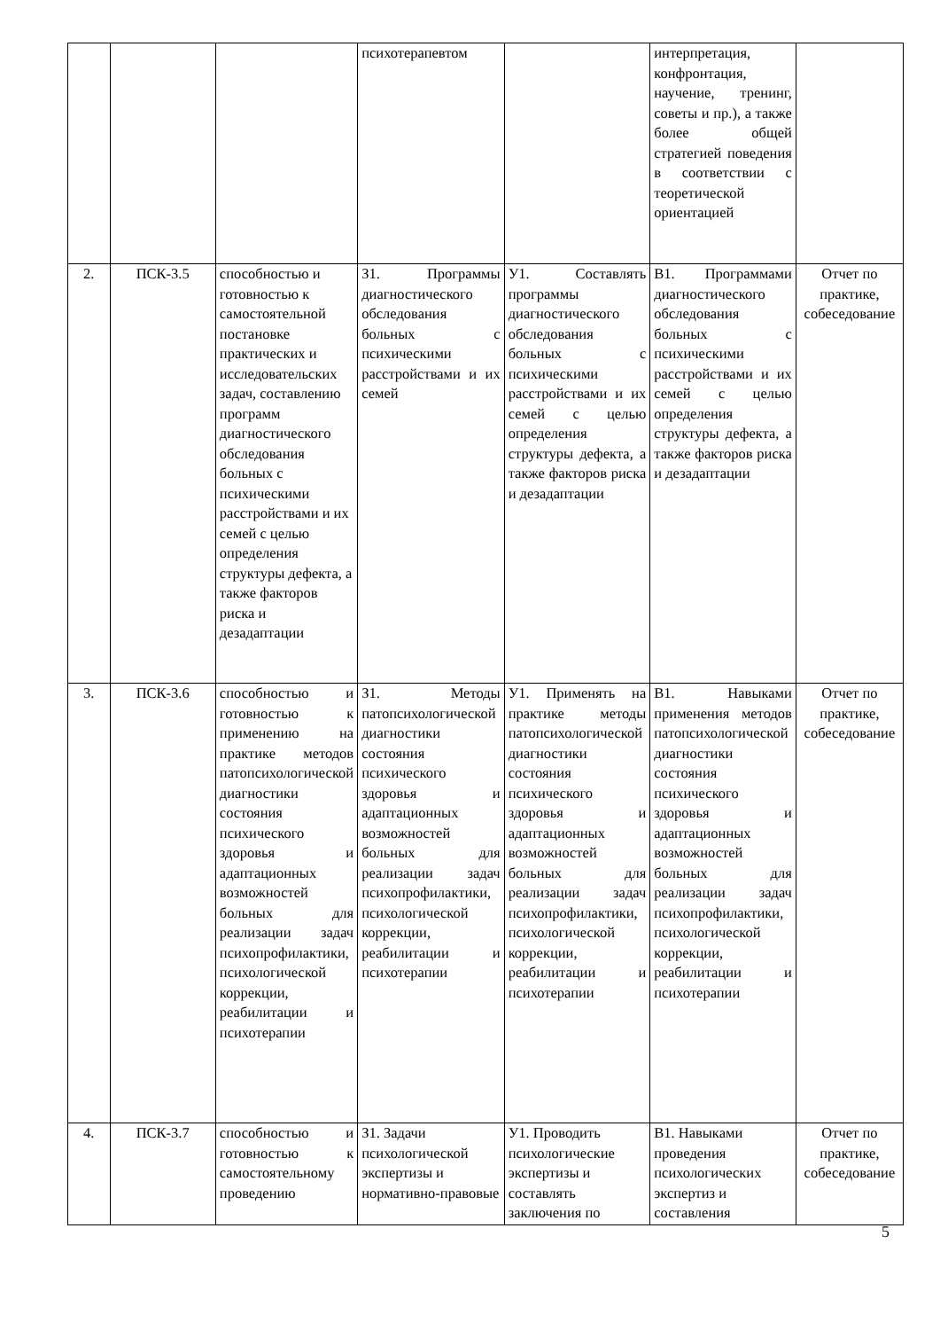| | | | психотерапевтом | | интерпретация, конфронтация, научение, тренинг, советы и пр.), а также более общей стратегией поведения в соответствии с теоретической ориентацией | |
| 2. | ПСК-3.5 | способностью и готовностью к самостоятельной постановке практических и исследовательских задач, составлению программ диагностического обследования больных с психическими расстройствами и их семей с целью определения структуры дефекта, а также факторов риска и дезадаптации | З1. Программы диагностического обследования больных с психическими расстройствами и их семей | У1. Составлять программы диагностического обследования больных с психическими расстройствами и их семей с целью определения структуры дефекта, а также факторов риска и дезадаптации | В1. Программами диагностического обследования больных с психическими расстройствами и их семей с целью определения структуры дефекта, а также факторов риска и дезадаптации | Отчет по практике, собеседование |
| 3. | ПСК-3.6 | способностью и готовностью к применению на практике методов патопсихологической диагностики состояния психического здоровья и адаптационных возможностей больных для реализации задач психопрофилактики, психологической коррекции, реабилитации и психотерапии | З1. Методы патопсихологической диагностики состояния психического здоровья и адаптационных возможностей больных для реализации задач психопрофилактики, психологической коррекции, реабилитации и психотерапии | У1. Применять на практике методы патопсихологической диагностики состояния психического здоровья и адаптационных возможностей больных для реализации задач психопрофилактики, психологической коррекции, реабилитации и психотерапии | В1. Навыками применения методов патопсихологической диагностики состояния психического здоровья и адаптационных возможностей больных для реализации задач психопрофилактики, психологической коррекции, реабилитации и психотерапии | Отчет по практике, собеседование |
| 4. | ПСК-3.7 | способностью и готовностью к самостоятельному проведению | З1. Задачи психологической экспертизы и нормативно-правовые | У1. Проводить психологические экспертизы и составлять заключения по | В1. Навыками проведения психологических экспертиз и составления | Отчет по практике, собеседование |
5